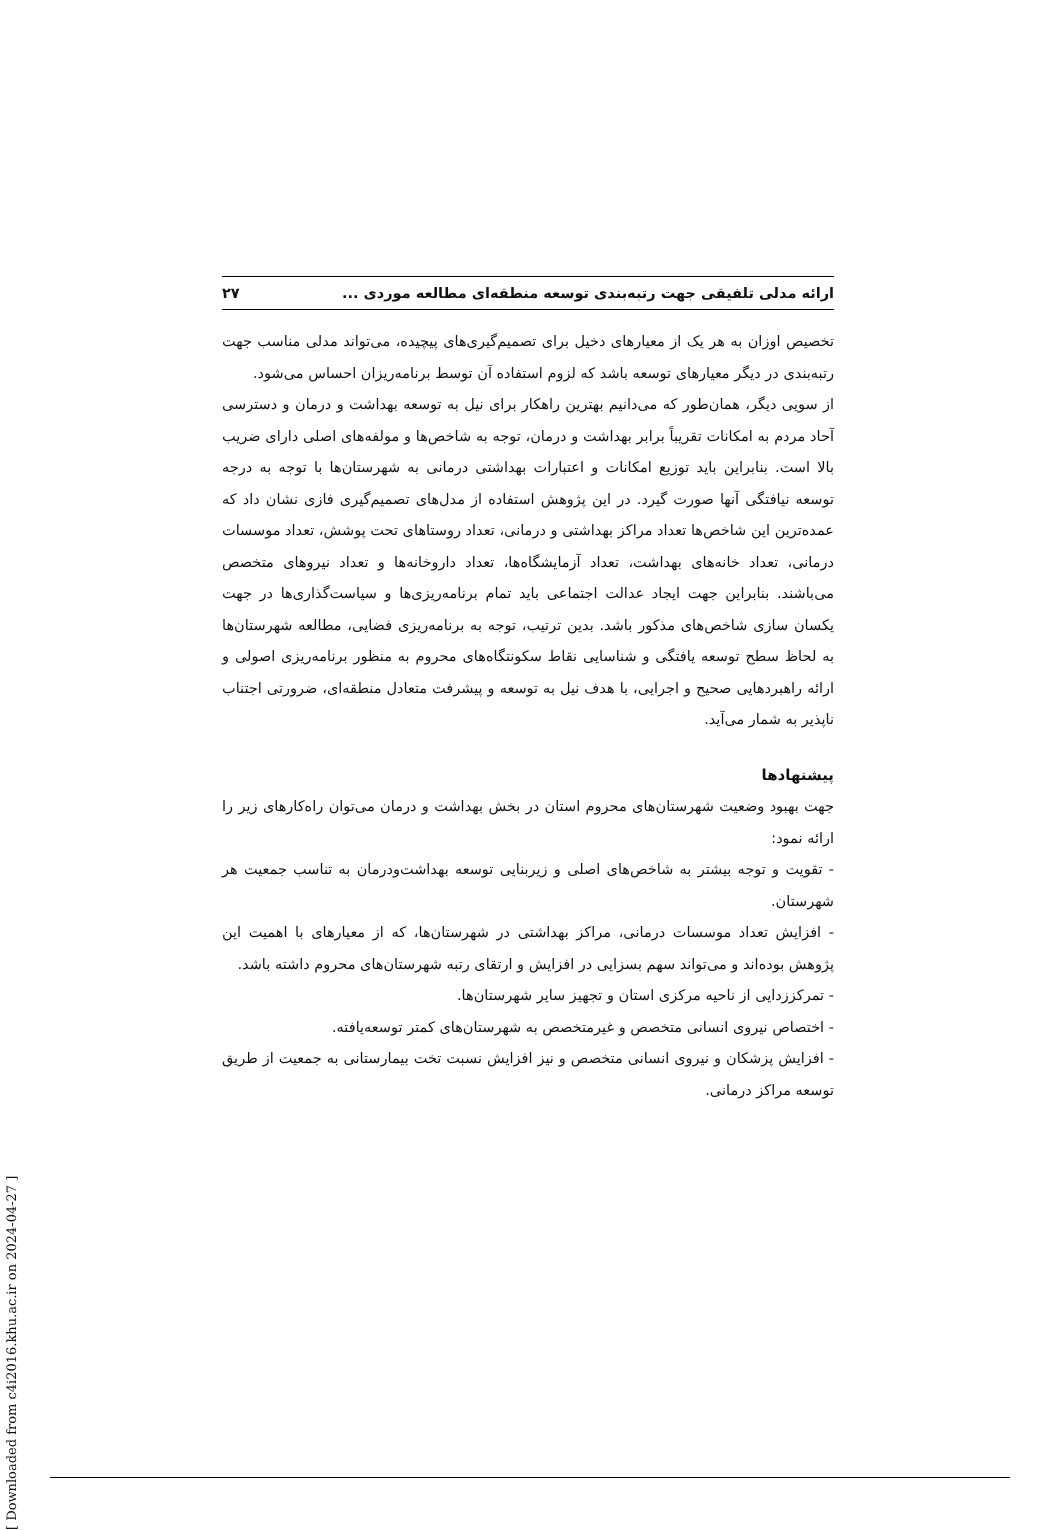ارائه مدلی تلفیقی جهت رتبه‌بندی توسعه منطقه‌ای مطالعه موردی ... ۲۷
تخصیص اوزان به هر یک از معیارهای دخیل برای تصمیم‌گیری‌های پیچیده، می‌تواند مدلی مناسب جهت رتبه‌بندی در دیگر معیارهای توسعه باشد که لزوم استفاده آن توسط برنامه‌ریزان احساس می‌شود.
از سویی دیگر، همان‌طور که می‌دانیم بهترین راهکار برای نیل به توسعه بهداشت و درمان و دسترسی آحاد مردم به امکانات تقریباً برابر بهداشت و درمان، توجه به شاخص‌ها و مولفه‌های اصلی دارای ضریب بالا است. بنابراین باید توزیع امکانات و اعتبارات بهداشتی درمانی به شهرستان‌ها با توجه به درجه توسعه نیافتگی آنها صورت گیرد. در این پژوهش استفاده از مدل‌های تصمیم‌گیری فازی نشان داد که عمده‌ترین این شاخص‌ها تعداد مراکز بهداشتی و درمانی، تعداد روستاهای تحت پوشش، تعداد موسسات درمانی، تعداد خانه‌های بهداشت، تعداد آزمایشگاه‌ها، تعداد داروخانه‌ها و تعداد نیروهای متخصص می‌باشند. بنابراین جهت ایجاد عدالت اجتماعی باید تمام برنامه‌ریزی‌ها و سیاست‌گذاری‌ها در جهت یکسان سازی شاخص‌های مذکور باشد. بدین ترتیب، توجه به برنامه‌ریزی فضایی، مطالعه شهرستان‌ها به لحاظ سطح توسعه یافتگی و شناسایی نقاط سکونتگاه‌های محروم به منظور برنامه‌ریزی اصولی و ارائه راهبردهایی صحیح و اجرایی، با هدف نیل به توسعه و پیشرفت متعادل منطقه‌ای، ضرورتی اجتناب ناپذیر به شمار می‌آید.
پیشنهادها
جهت بهبود وضعیت شهرستان‌های محروم استان در بخش بهداشت و درمان می‌توان راه‌کارهای زیر را ارائه نمود:
- تقویت و توجه بیشتر به شاخص‌های اصلی و زیربنایی توسعه بهداشت‌ودرمان به تناسب جمعیت هر شهرستان.
- افزایش تعداد موسسات درمانی، مراکز بهداشتی در شهرستان‌ها، که از معیارهای با اهمیت این پژوهش بوده‌اند و می‌تواند سهم بسزایی در افزایش و ارتقای رتبه شهرستان‌های محروم داشته باشد.
- تمرکززدایی از ناحیه مرکزی استان و تجهیز سایر شهرستان‌ها.
- اختصاص نیروی انسانی متخصص و غیرمتخصص به شهرستان‌های کمتر توسعه‌یافته.
- افزایش پزشکان و نیروی انسانی متخصص و نیز افزایش نسبت تخت بیمارستانی به جمعیت از طریق توسعه مراکز درمانی.
[ Downloaded from c4i2016.khu.ac.ir on 2024-04-27 ]